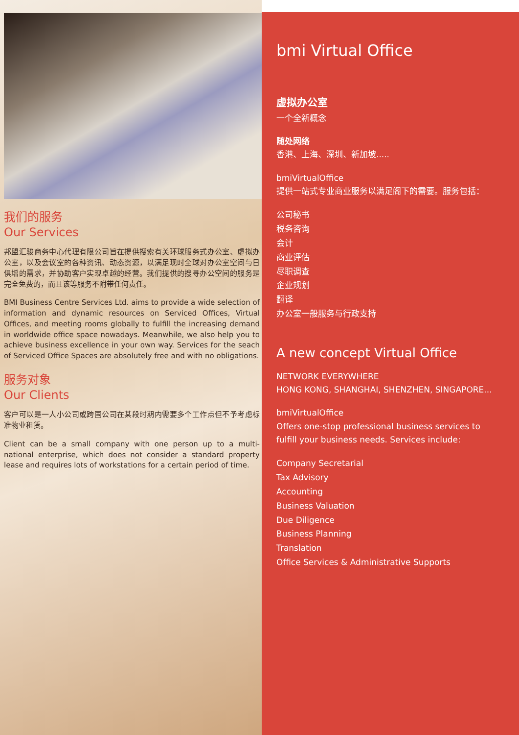我们的服务
Our Services
邦盟汇骏商务中心代理有限公司旨在提供搜索有关环球服务式办公室、虚拟办公室，以及会议室的各种资讯、动态资源，以满足现时全球对办公室空间与日俱增的需求，并协助客户实现卓越的经营。我们提供的搜寻办公空间的服务是完全免费的，而且该等服务不附带任何责任。
BMI Business Centre Services Ltd. aims to provide a wide selection of information and dynamic resources on Serviced Offices, Virtual Offices, and meeting rooms globally to fulfill the increasing demand in worldwide office space nowadays. Meanwhile, we also help you to achieve business excellence in your own way. Services for the seach of Serviced Office Spaces are absolutely free and with no obligations.
服务对象
Our Clients
客户可以是一人小公司或跨国公司在某段时期内需要多个工作点但不予考虑标准物业租赁。
Client can be a small company with one person up to a multi-national enterprise, which does not consider a standard property lease and requires lots of workstations for a certain period of time.
bmi Virtual Office
虚拟办公室
一个全新概念
随处网络
香港、上海、深圳、新加坡.....
bmiVirtualOffice
提供一站式专业商业服务以满足阁下的需要。服务包括：
公司秘书
税务咨询
会计
商业评估
尽职调查
企业规划
翻译
办公室一般服务与行政支持
A new concept Virtual Office
NETWORK EVERYWHERE
HONG KONG, SHANGHAI, SHENZHEN, SINGAPORE...
bmiVirtualOffice
Offers one-stop professional business services to fulfill your business needs. Services include:
Company Secretarial
Tax Advisory
Accounting
Business Valuation
Due Diligence
Business Planning
Translation
Office Services & Administrative Supports